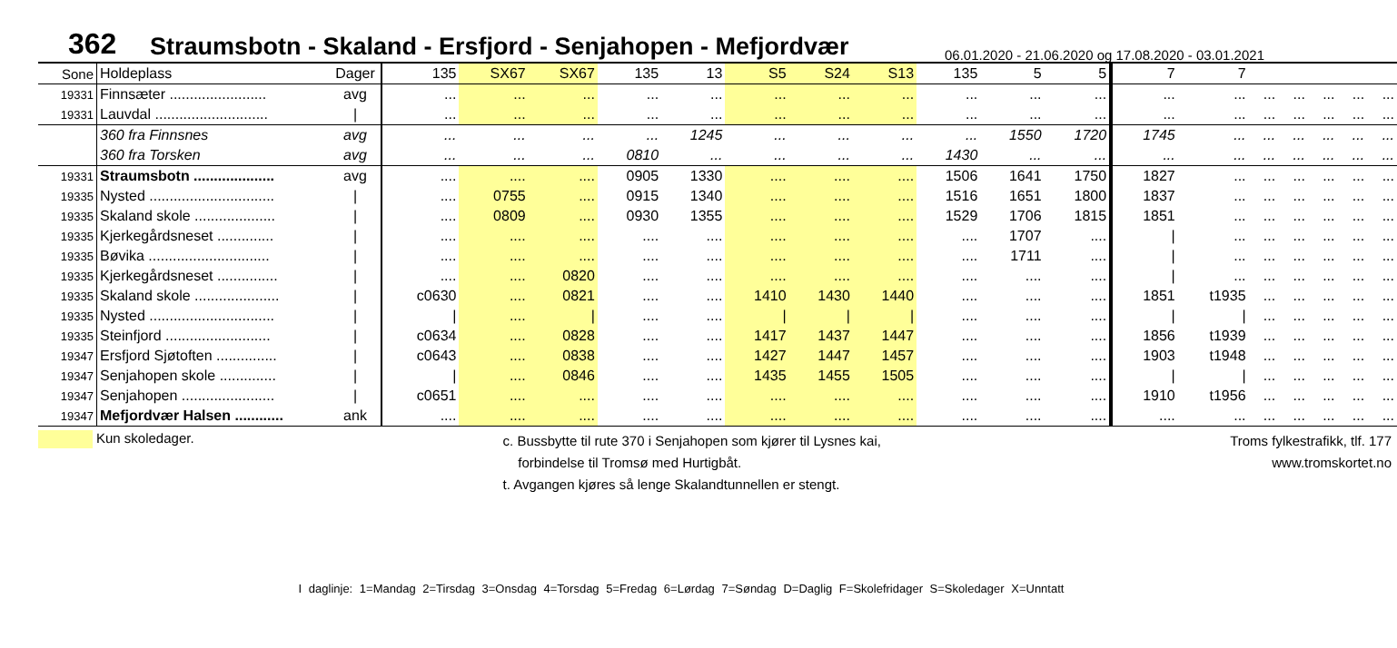362 Straumsbotn - Skaland - Ersfjord - Senjahopen - Mefjordvær 06.01.2020 - 21.06.2020 og 17.08.2020 - 03.01.2021
| Sone | Holdeplass | Dager | 135 | SX67 | SX67 | 135 | 13 | S5 | S24 | S13 | 135 | 5 | 5 | 7 | 7 | | | | | |
| 19331 | Finnsæter ........................ | avg | ... | ... | ... | ... | ... | ... | ... | ... | ... | ... | ... | ... | ... | ... | ... | ... | ... | ... |
| 19331 | Lauvdal ............................ | / | ... | ... | ... | ... | ... | ... | ... | ... | ... | ... | ... | ... | ... | ... | ... | ... | ... | ... |
| | 360 fra Finnsnes | avg | ... | ... | ... | ... | 1245 | ... | ... | ... | ... | 1550 | 1720 | 1745 | ... | ... | ... | ... | ... | ... |
| | 360 fra Torsken | avg | ... | ... | ... | 0810 | ... | ... | ... | ... | 1430 | ... | ... | ... | ... | ... | ... | ... | ... | ... |
| 19331 | Straumsbotn .................... | avg | .... | .... | .... | 0905 | 1330 | .... | .... | .... | 1506 | 1641 | 1750 | 1827 | ... | ... | ... | ... | ... | ... |
| 19335 | Nysted ............................... | / | .... | 0755 | .... | 0915 | 1340 | .... | .... | .... | 1516 | 1651 | 1800 | 1837 | ... | ... | ... | ... | ... | ... |
| 19335 | Skaland skole .................... | / | .... | 0809 | .... | 0930 | 1355 | .... | .... | .... | 1529 | 1706 | 1815 | 1851 | ... | ... | ... | ... | ... | ... |
| 19335 | Kjerkegårdsneset .............. | / | .... | .... | .... | .... | .... | .... | .... | .... | .... | 1707 | .... | / | ... | ... | ... | ... | ... | ... |
| 19335 | Bøvika .............................. | / | .... | .... | .... | .... | .... | .... | .... | .... | .... | 1711 | .... | / | ... | ... | ... | ... | ... | ... |
| 19335 | Kjerkegårdsneset ............... | / | .... | .... | 0820 | .... | .... | .... | .... | .... | .... | .... | .... | / | ... | ... | ... | ... | ... | ... |
| 19335 | Skaland skole ..................... | / | c0630 | .... | 0821 | .... | .... | 1410 | 1430 | 1440 | .... | .... | .... | 1851 | t1935 | ... | ... | ... | ... | ... |
| 19335 | Nysted ............................... | / | / | .... | / | .... | .... | / | / | / | .... | .... | .... | / | / | ... | ... | ... | ... | ... |
| 19335 | Steinfjord .......................... | / | c0634 | .... | 0828 | .... | .... | 1417 | 1437 | 1447 | .... | .... | .... | 1856 | t1939 | ... | ... | ... | ... | ... |
| 19347 | Ersfjord Sjøtoften ............... | / | c0643 | .... | 0838 | .... | .... | 1427 | 1447 | 1457 | .... | .... | .... | 1903 | t1948 | ... | ... | ... | ... | ... |
| 19347 | Senjahopen skole .............. | / | / | .... | 0846 | .... | .... | 1435 | 1455 | 1505 | .... | .... | .... | / | / | ... | ... | ... | ... | ... |
| 19347 | Senjahopen ....................... | / | c0651 | .... | .... | .... | .... | .... | .... | .... | .... | .... | .... | 1910 | t1956 | ... | ... | ... | ... | ... |
| 19347 | Mefjordvær Halsen ............ | ank | .... | .... | .... | .... | .... | .... | .... | .... | .... | .... | .... | .... | ... | ... | ... | ... | ... | ... |
Kun skoledager.
c. Bussbytte til rute 370 i Senjahopen som kjører til Lysnes kai,
forbindelse til Tromsø med Hurtigbåt.
t. Avgangen kjøres så lenge Skalandtunnellen er stengt.
Troms fylkestrafikk, tlf. 177
www.tromskortet.no
I daglinje: 1=Mandag 2=Tirsdag 3=Onsdag 4=Torsdag 5=Fredag 6=Lørdag 7=Søndag D=Daglig F=Skolefridager S=Skoledager X=Unntatt